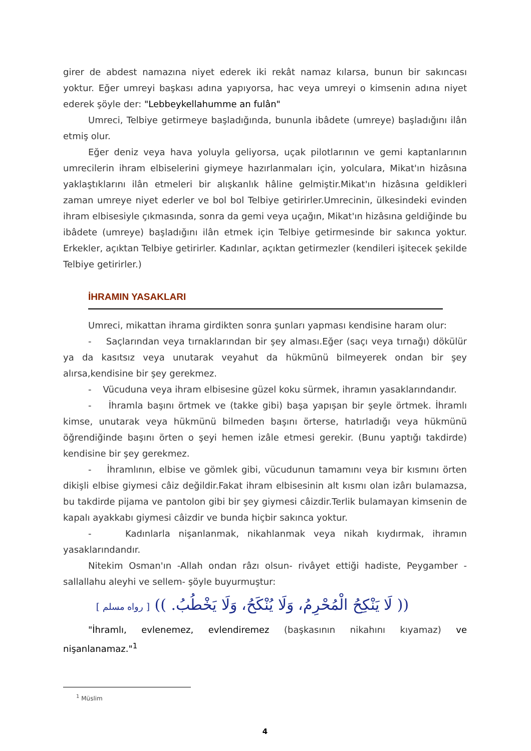girer de abdest namazına niyet ederek iki rekât namaz kılarsa, bunun bir sakıncası yoktur. Eğer umreyi başkası adına yapıyorsa, hac veya umreyi o kimsenin adına niyet ederek şöyle der: "Lebbeykellahumme an fulân"
Umreci, Telbiye getirmeye başladığında, bununla ibâdete (umreye) başladığını ilân etmiş olur.
Eğer deniz veya hava yoluyla geliyorsa, uçak pilotlarının ve gemi kaptanlarının umrecilerin ihram elbiselerini giymeye hazırlanmaları için, yolculara, Mikat'ın hizâsına yaklaştıklarını ilân etmeleri bir alışkanlık hâline gelmiştir.Mikat'ın hizâsına geldikleri zaman umreye niyet ederler ve bol bol Telbiye getirirler.Umrecinin, ülkesindeki evinden ihram elbisesiyle çıkmasında, sonra da gemi veya uçağın, Mikat'ın hizâsına geldiğinde bu ibâdete (umreye) başladığını ilân etmek için Telbiye getirmesinde bir sakınca yoktur. Erkekler, açıktan Telbiye getirirler. Kadınlar, açıktan getirmezler (kendileri işitecek şekilde Telbiye getirirler.)
İHRAMIN YASAKLARI
Umreci, mikattan ihrama girdikten sonra şunları yapması kendisine haram olur:
- Saçlarından veya tırnaklarından bir şey alması.Eğer (saçı veya tırnağı) dökülür ya da kasıtsız veya unutarak veyahut da hükmünü bilmeyerek ondan bir şey alırsa,kendisine bir şey gerekmez.
- Vücuduna veya ihram elbisesine güzel koku sürmek, ihramın yasaklarındandır.
- İhramla başını örtmek ve (takke gibi) başa yapışan bir şeyle örtmek. İhramlı kimse, unutarak veya hükmünü bilmeden başını örterse, hatırladığı veya hükmünü öğrendiğinde başını örten o şeyi hemen izâle etmesi gerekir. (Bunu yaptığı takdirde) kendisine bir şey gerekmez.
- İhramlının, elbise ve gömlek gibi, vücudunun tamamını veya bir kısmını örten dikişli elbise giymesi câiz değildir.Fakat ihram elbisesinin alt kısmı olan izârı bulamazsa, bu takdirde pijama ve pantolon gibi bir şey giymesi câizdir.Terlik bulamayan kimsenin de kapalı ayakkabı giymesi câizdir ve bunda hiçbir sakınca yoktur.
- Kadınlarla nişanlanmak, nikahlanmak veya nikah kıydırmak, ihramın yasaklarındandır.
Nitekim Osman'ın -Allah ondan râzı olsun- rivâyet ettiği hadiste, Peygamber -sallallahu aleyhi ve sellem- şöyle buyurmuştur:
(( لَا يَنْكِحُ الْمُحْرِمُ، وَلَا يُنْكَحُ، وَلَا يَخْطُبُ. )) [ رواه مسلم ]
"İhramlı, evlenemez, evlendiremez (başkasının nikahını kıyamaz) ve nişanlanamaz."<sup>1</sup>
<sup>1</sup> Müslim
4